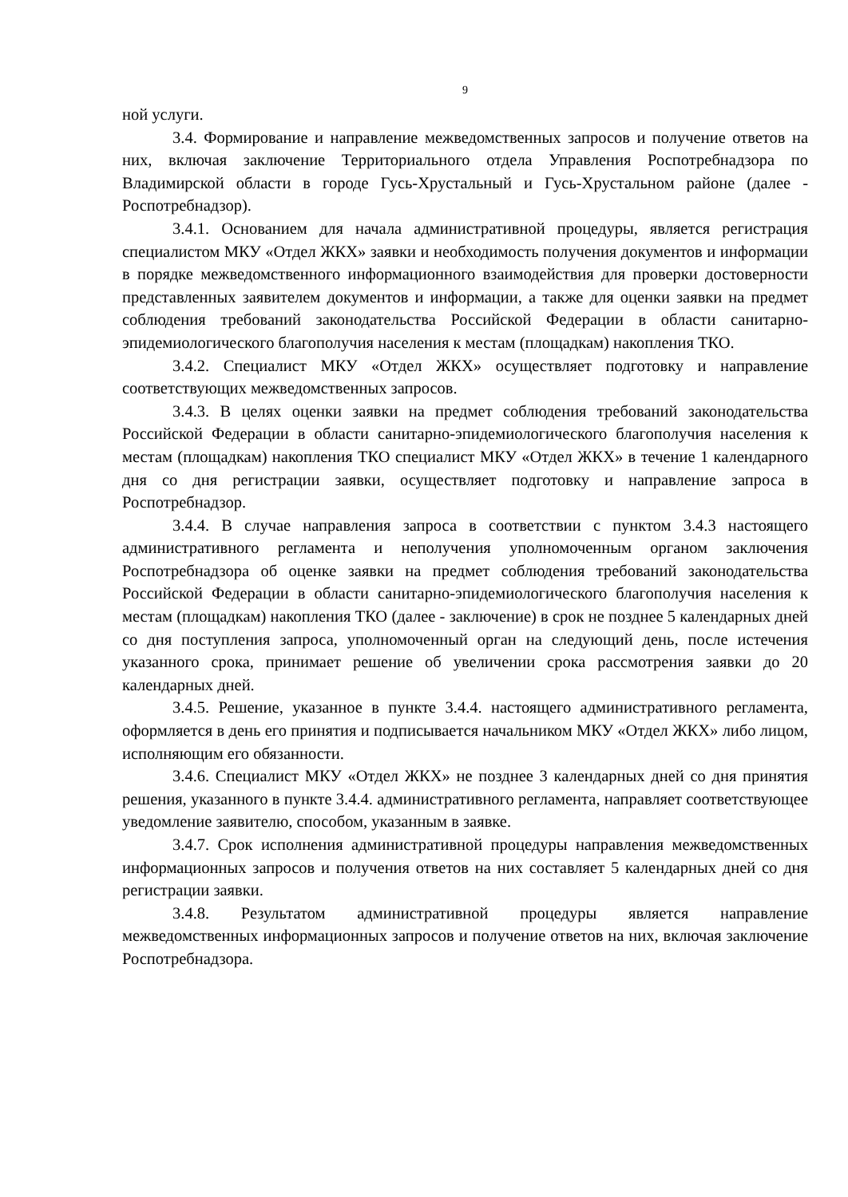9
ной услуги.
3.4. Формирование и направление межведомственных запросов и получение ответов на них, включая заключение Территориального отдела Управления Роспотребнадзора по Владимирской области в городе Гусь-Хрустальный и Гусь-Хрустальном районе (далее - Роспотребнадзор).
3.4.1. Основанием для начала административной процедуры, является регистрация специалистом МКУ «Отдел ЖКХ» заявки и необходимость получения документов и информации в порядке межведомственного информационного взаимодействия для проверки достоверности представленных заявителем документов и информации, а также для оценки заявки на предмет соблюдения требований законодательства Российской Федерации в области санитарно-эпидемиологического благополучия населения к местам (площадкам) накопления ТКО.
3.4.2. Специалист МКУ «Отдел ЖКХ» осуществляет подготовку и направление соответствующих межведомственных запросов.
3.4.3. В целях оценки заявки на предмет соблюдения требований законодательства Российской Федерации в области санитарно-эпидемиологического благополучия населения к местам (площадкам) накопления ТКО специалист МКУ «Отдел ЖКХ» в течение 1 календарного дня со дня регистрации заявки, осуществляет подготовку и направление запроса в Роспотребнадзор.
3.4.4. В случае направления запроса в соответствии с пунктом 3.4.3 настоящего административного регламента и неполучения уполномоченным органом заключения Роспотребнадзора об оценке заявки на предмет соблюдения требований законодательства Российской Федерации в области санитарно-эпидемиологического благополучия населения к местам (площадкам) накопления ТКО (далее - заключение) в срок не позднее 5 календарных дней со дня поступления запроса, уполномоченный орган на следующий день, после истечения указанного срока, принимает решение об увеличении срока рассмотрения заявки до 20 календарных дней.
3.4.5. Решение, указанное в пункте 3.4.4. настоящего административного регламента, оформляется в день его принятия и подписывается начальником МКУ «Отдел ЖКХ» либо лицом, исполняющим его обязанности.
3.4.6. Специалист МКУ «Отдел ЖКХ» не позднее 3 календарных дней со дня принятия решения, указанного в пункте 3.4.4. административного регламента, направляет соответствующее уведомление заявителю, способом, указанным в заявке.
3.4.7. Срок исполнения административной процедуры направления межведомственных информационных запросов и получения ответов на них составляет 5 календарных дней со дня регистрации заявки.
3.4.8. Результатом административной процедуры является направление межведомственных информационных запросов и получение ответов на них, включая заключение Роспотребнадзора.